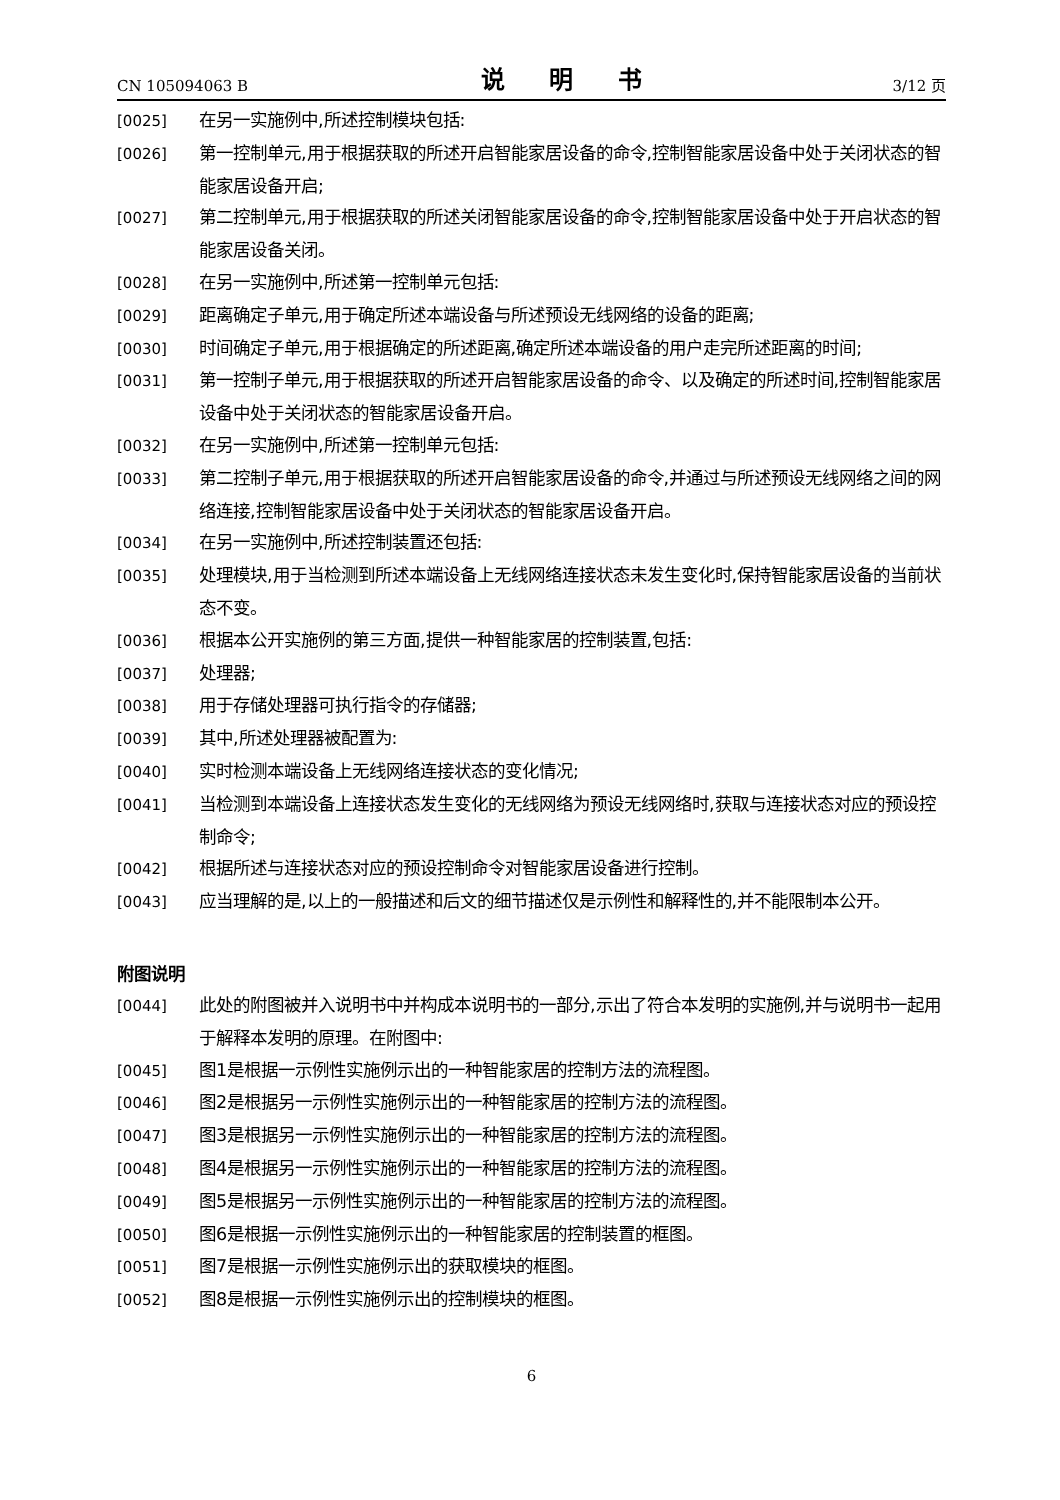CN 105094063 B 说 明 书 3/12 页
[0025] 在另一实施例中,所述控制模块包括:
[0026] 第一控制单元,用于根据获取的所述开启智能家居设备的命令,控制智能家居设备中处于关闭状态的智能家居设备开启;
[0027] 第二控制单元,用于根据获取的所述关闭智能家居设备的命令,控制智能家居设备中处于开启状态的智能家居设备关闭。
[0028] 在另一实施例中,所述第一控制单元包括:
[0029] 距离确定子单元,用于确定所述本端设备与所述预设无线网络的设备的距离;
[0030] 时间确定子单元,用于根据确定的所述距离,确定所述本端设备的用户走完所述距离的时间;
[0031] 第一控制子单元,用于根据获取的所述开启智能家居设备的命令、以及确定的所述时间,控制智能家居设备中处于关闭状态的智能家居设备开启。
[0032] 在另一实施例中,所述第一控制单元包括:
[0033] 第二控制子单元,用于根据获取的所述开启智能家居设备的命令,并通过与所述预设无线网络之间的网络连接,控制智能家居设备中处于关闭状态的智能家居设备开启。
[0034] 在另一实施例中,所述控制装置还包括:
[0035] 处理模块,用于当检测到所述本端设备上无线网络连接状态未发生变化时,保持智能家居设备的当前状态不变。
[0036] 根据本公开实施例的第三方面,提供一种智能家居的控制装置,包括:
[0037] 处理器;
[0038] 用于存储处理器可执行指令的存储器;
[0039] 其中,所述处理器被配置为:
[0040] 实时检测本端设备上无线网络连接状态的变化情况;
[0041] 当检测到本端设备上连接状态发生变化的无线网络为预设无线网络时,获取与连接状态对应的预设控制命令;
[0042] 根据所述与连接状态对应的预设控制命令对智能家居设备进行控制。
[0043] 应当理解的是,以上的一般描述和后文的细节描述仅是示例性和解释性的,并不能限制本公开。
附图说明
[0044] 此处的附图被并入说明书中并构成本说明书的一部分,示出了符合本发明的实施例,并与说明书一起用于解释本发明的原理。在附图中:
[0045] 图1是根据一示例性实施例示出的一种智能家居的控制方法的流程图。
[0046] 图2是根据另一示例性实施例示出的一种智能家居的控制方法的流程图。
[0047] 图3是根据另一示例性实施例示出的一种智能家居的控制方法的流程图。
[0048] 图4是根据另一示例性实施例示出的一种智能家居的控制方法的流程图。
[0049] 图5是根据另一示例性实施例示出的一种智能家居的控制方法的流程图。
[0050] 图6是根据一示例性实施例示出的一种智能家居的控制装置的框图。
[0051] 图7是根据一示例性实施例示出的获取模块的框图。
[0052] 图8是根据一示例性实施例示出的控制模块的框图。
6